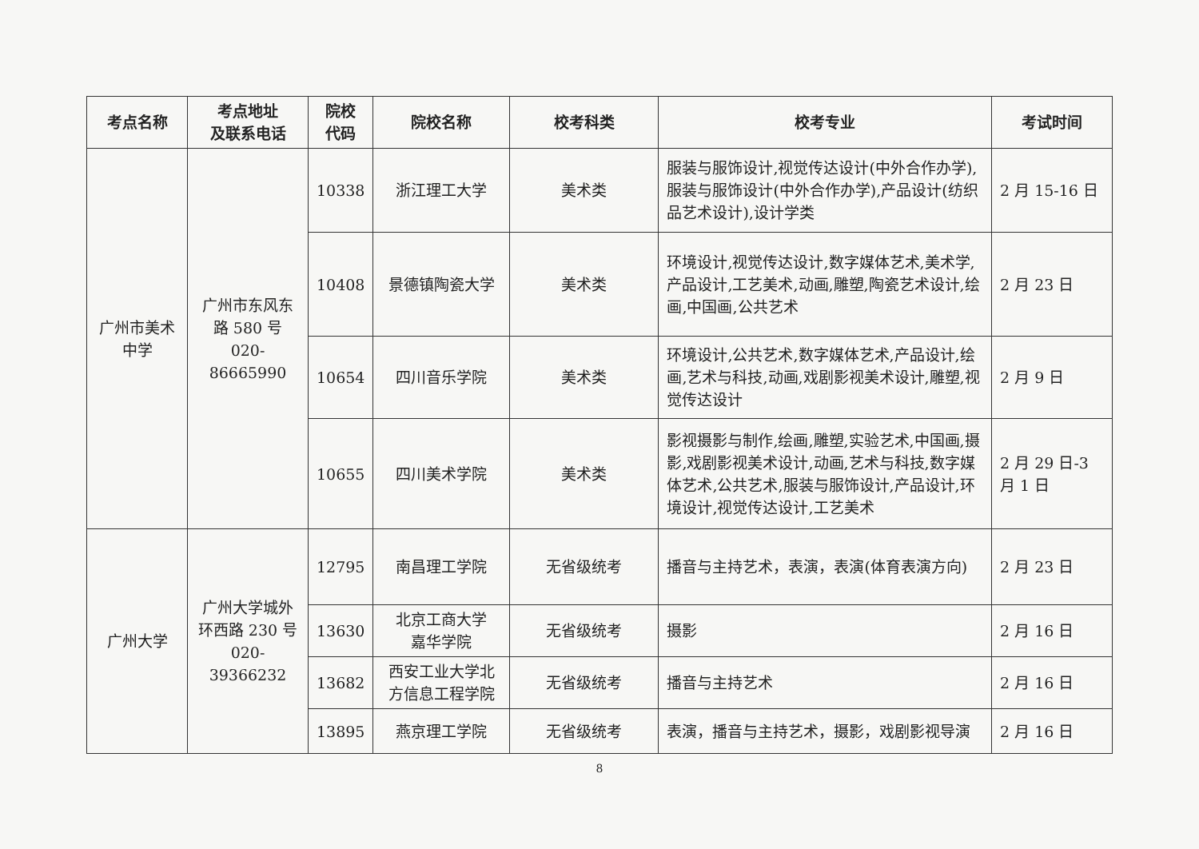| 考点名称 | 考点地址 及联系电话 | 院校 代码 | 院校名称 | 校考科类 | 校考专业 | 考试时间 |
| --- | --- | --- | --- | --- | --- | --- |
| 广州市美术 中学 | 广州市东风东 路 580 号 020-86665990 | 10338 | 浙江理工大学 | 美术类 | 服装与服饰设计,视觉传达设计(中外合作办学),服装与服饰设计(中外合作办学),产品设计(纺织品艺术设计),设计学类 | 2 月 15-16 日 |
| | | 10408 | 景德镇陶瓷大学 | 美术类 | 环境设计,视觉传达设计,数字媒体艺术,美术学,产品设计,工艺美术,动画,雕塑,陶瓷艺术设计,绘画,中国画,公共艺术 | 2 月 23 日 |
| | | 10654 | 四川音乐学院 | 美术类 | 环境设计,公共艺术,数字媒体艺术,产品设计,绘画,艺术与科技,动画,戏剧影视美术设计,雕塑,视觉传达设计 | 2 月 9 日 |
| | | 10655 | 四川美术学院 | 美术类 | 影视摄影与制作,绘画,雕塑,实验艺术,中国画,摄影,戏剧影视美术设计,动画,艺术与科技,数字媒体艺术,公共艺术,服装与服饰设计,产品设计,环境设计,视觉传达设计,工艺美术 | 2 月 29 日-3 月 1 日 |
| 广州大学 | 广州大学城外 环西路 230 号 020-39366232 | 12795 | 南昌理工学院 | 无省级统考 | 播音与主持艺术，表演，表演(体育表演方向) | 2 月 23 日 |
| | | 13630 | 北京工商大学 嘉华学院 | 无省级统考 | 摄影 | 2 月 16 日 |
| | | 13682 | 西安工业大学北 方信息工程学院 | 无省级统考 | 播音与主持艺术 | 2 月 16 日 |
| | | 13895 | 燕京理工学院 | 无省级统考 | 表演，播音与主持艺术，摄影，戏剧影视导演 | 2 月 16 日 |
8